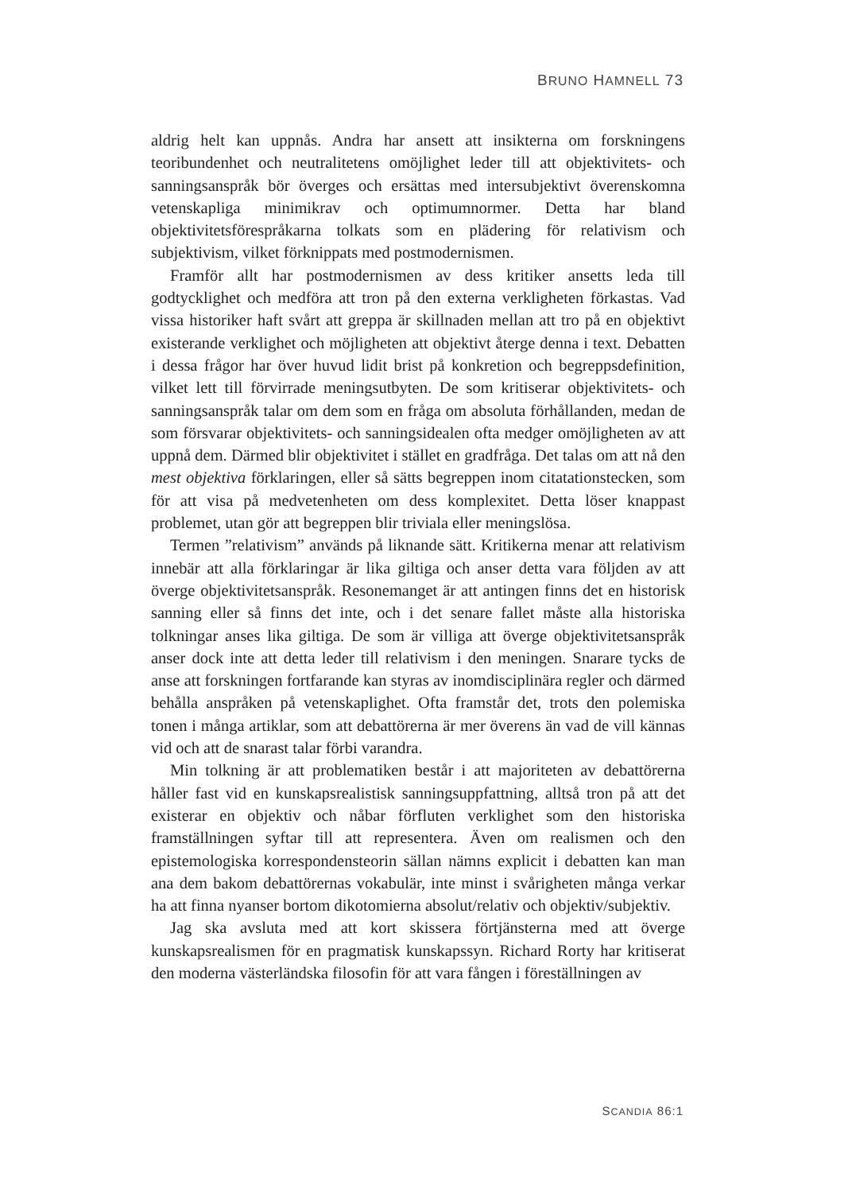BRUNO HAMNELL 73
aldrig helt kan uppnås. Andra har ansett att insikterna om forskningens teoribundenhet och neutralitetens omöjlighet leder till att objektivitets- och sanningsanspråk bör överges och ersättas med intersubjektivt överenskomna vetenskapliga minimikrav och optimumnormer. Detta har bland objektivitetsförespråkarna tolkats som en plädering för relativism och subjektivism, vilket förknippats med postmodernismen.
Framför allt har postmodernismen av dess kritiker ansetts leda till godtycklighet och medföra att tron på den externa verkligheten förkastas. Vad vissa historiker haft svårt att greppa är skillnaden mellan att tro på en objektivt existerande verklighet och möjligheten att objektivt återge denna i text. Debatten i dessa frågor har över huvud lidit brist på konkretion och begreppsdefinition, vilket lett till förvirrade meningsutbyten. De som kritiserar objektivitets- och sanningsanspråk talar om dem som en fråga om absoluta förhållanden, medan de som försvarar objektivitets- och sanningsidealen ofta medger omöjligheten av att uppnå dem. Därmed blir objektivitet i stället en gradfråga. Det talas om att nå den mest objektiva förklaringen, eller så sätts begreppen inom citatationstecken, som för att visa på medvetenheten om dess komplexitet. Detta löser knappast problemet, utan gör att begreppen blir triviala eller meningslösa.
Termen ”relativism” används på liknande sätt. Kritikerna menar att relativism innebär att alla förklaringar är lika giltiga och anser detta vara följden av att överge objektivitetsanspråk. Resonemanget är att antingen finns det en historisk sanning eller så finns det inte, och i det senare fallet måste alla historiska tolkningar anses lika giltiga. De som är villiga att överge objektivitetsanspråk anser dock inte att detta leder till relativism i den meningen. Snarare tycks de anse att forskningen fortfarande kan styras av inomdisciplinära regler och därmed behålla anspråken på vetenskaplighet. Ofta framstår det, trots den polemiska tonen i många artiklar, som att debattörerna är mer överens än vad de vill kännas vid och att de snarast talar förbi varandra.
Min tolkning är att problematiken består i att majoriteten av debattörerna håller fast vid en kunskapsrealistisk sanningsuppfattning, alltså tron på att det existerar en objektiv och nåbar förfluten verklighet som den historiska framställningen syftar till att representera. Även om realismen och den epistemologiska korrespondensteorin sällan nämns explicit i debatten kan man ana dem bakom debattörernas vokabulär, inte minst i svårigheten många verkar ha att finna nyanser bortom dikotomierna absolut/relativ och objektiv/subjektiv.
Jag ska avsluta med att kort skissera förtjänsterna med att överge kunskapsrealismen för en pragmatisk kunskapssyn. Richard Rorty har kritiserat den moderna västerländska filosofin för att vara fången i föreställningen av
SCANDIA 86:1